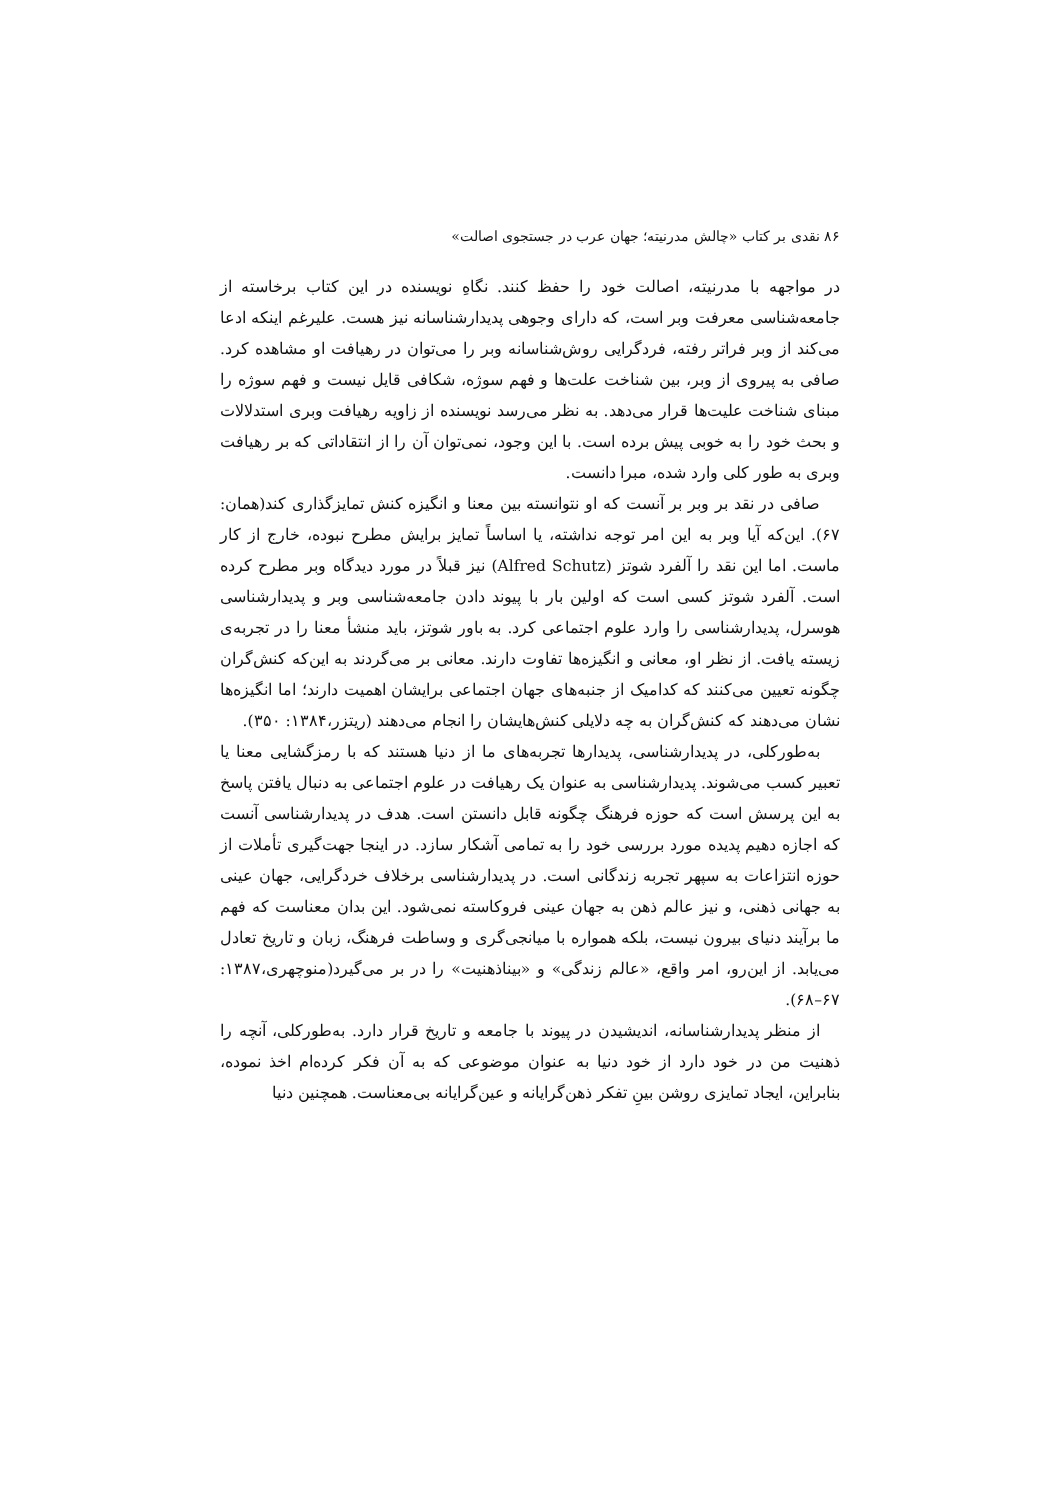۸۶ نقدی بر کتاب «چالش مدرنیته؛ جهان عرب در جستجوی اصالت»
در مواجهه با مدرنیته، اصالت خود را حفظ کنند. نگاهِ نویسنده در این کتاب برخاسته از جامعه‌شناسی معرفت وبر است، که دارای وجوهی پدیدارشناسانه نیز هست. علیرغم اینکه ادعا می‌کند از وبر فراتر رفته، فردگرایی روش‌شناسانه وبر را می‌توان در رهیافت او مشاهده کرد. صافی به پیروی از وبر، بین شناخت علت‌ها و فهم سوژه، شکافی قایل نیست و فهم سوژه را مبنای شناخت علیت‌ها قرار می‌دهد. به نظر می‌رسد نویسنده از زاویه رهیافت وبری استدلالات و بحث خود را به خوبی پیش برده است. با این وجود، نمی‌توان آن را از انتقاداتی که بر رهیافت وبری به طور کلی وارد شده، مبرا دانست.
صافی در نقد بر وبر بر آنست که او نتوانسته بین معنا و انگیزه کنش تمایزگذاری کند(همان: ۶۷). این‌که آیا وبر به این امر توجه نداشته، یا اساساً تمایز برایش مطرح نبوده، خارج از کار ماست. اما این نقد را آلفرد شوتز (Alfred Schutz) نیز قبلاً در مورد دیدگاه وبر مطرح کرده است. آلفرد شوتز کسی است که اولین بار با پیوند دادن جامعه‌شناسی وبر و پدیدارشناسی هوسرل، پدیدارشناسی را وارد علوم اجتماعی کرد. به باور شوتز، باید منشأ معنا را در تجربه‌ی زیسته یافت. از نظر او، معانی و انگیزه‌ها تفاوت دارند. معانی بر می‌گردند به این‌که کنش‌گران چگونه تعیین می‌کنند که کدامیک از جنبه‌های جهان اجتماعی برایشان اهمیت دارند؛ اما انگیزه‌ها نشان می‌دهند که کنش‌گران به چه دلایلی کنش‌هایشان را انجام می‌دهند (ریتزر،۱۳۸۴: ۳۵۰).
به‌طورکلی، در پدیدارشناسی، پدیدارها تجربه‌های ما از دنیا هستند که با رمزگشایی معنا یا تعبیر کسب می‌شوند. پدیدارشناسی به عنوان یک رهیافت در علوم اجتماعی به دنبال یافتن پاسخ به این پرسش است که حوزه فرهنگ چگونه قابل دانستن است. هدف در پدیدارشناسی آنست که اجازه دهیم پدیده مورد بررسی خود را به تمامی آشکار سازد. در اینجا جهت‌گیری تأملات از حوزه انتزاعات به سپهر تجربه زندگانی است. در پدیدارشناسی برخلاف خردگرایی، جهان عینی به جهانی ذهنی، و نیز عالم ذهن به جهان عینی فروکاسته نمی‌شود. این بدان معناست که فهم ما برآیند دنیای بیرون نیست، بلکه همواره با میانجی‌گری و وساطت فرهنگ، زبان و تاریخ تعادل می‌یابد. از این‌رو، امر واقع، «عالم زندگی» و «بیناذهنیت» را در بر می‌گیرد(منوچهری،۱۳۸۷: ۶۷–۶۸).
از منظر پدیدارشناسانه، اندیشیدن در پیوند با جامعه و تاریخ قرار دارد. به‌طورکلی، آنچه را ذهنیت من در خود دارد از خود دنیا به عنوان موضوعی که به آن فکر کرده‌ام اخذ نموده، بنابراین، ایجاد تمایزی روشن بینِ تفکر ذهن‌گرایانه و عین‌گرایانه بی‌معناست. همچنین دنیا